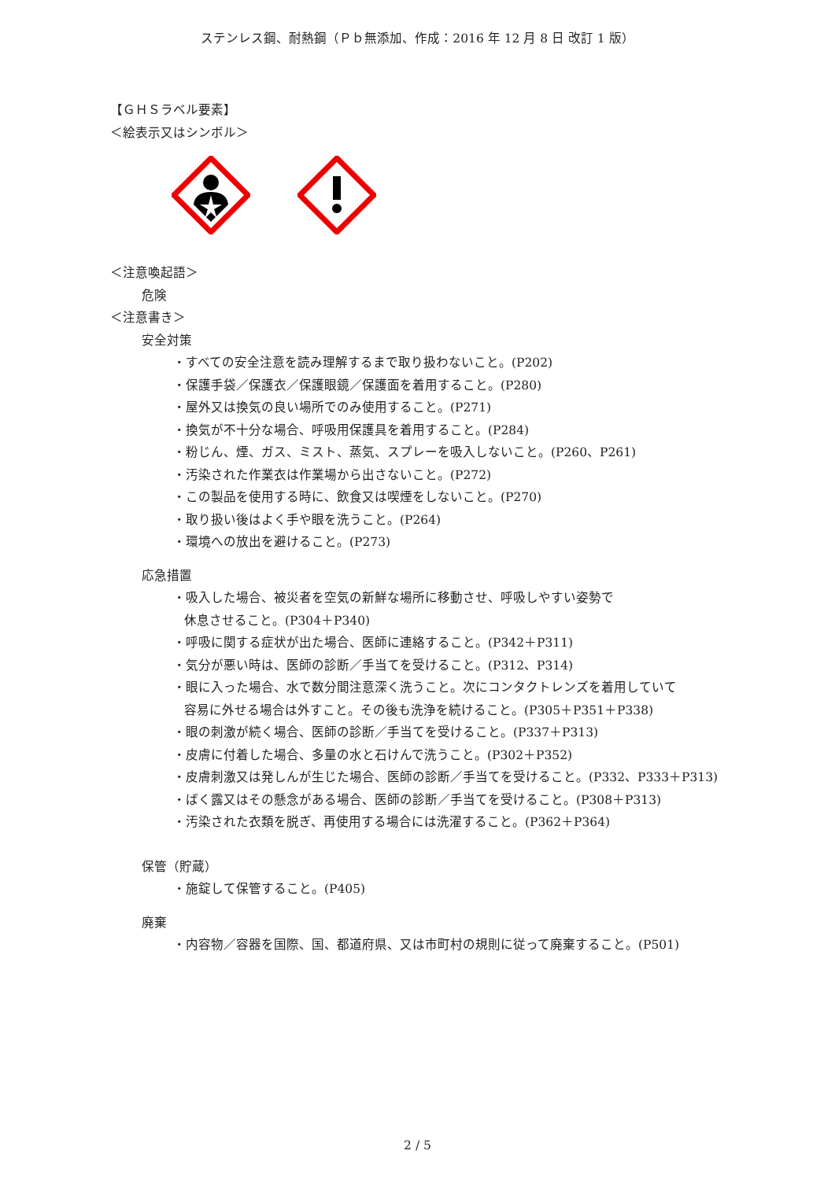ステンレス鋼、耐熱鋼（Ｐｂ無添加、作成：2016 年 12 月 8 日 改訂 1 版）
【ＧＨＳラベル要素】
＜絵表示又はシンボル＞
＜注意喚起語＞
危険
＜注意書き＞
安全対策
・すべての安全注意を読み理解するまで取り扱わないこと。(P202)
・保護手袋／保護衣／保護眼鏡／保護面を着用すること。(P280)
・屋外又は換気の良い場所でのみ使用すること。(P271)
・換気が不十分な場合、呼吸用保護具を着用すること。(P284)
・粉じん、煙、ガス、ミスト、蒸気、スプレーを吸入しないこと。(P260、P261)
・汚染された作業衣は作業場から出さないこと。(P272)
・この製品を使用する時に、飲食又は喫煙をしないこと。(P270)
・取り扱い後はよく手や眼を洗うこと。(P264)
・環境への放出を避けること。(P273)
応急措置
・吸入した場合、被災者を空気の新鮮な場所に移動させ、呼吸しやすい姿勢で
休息させること。(P304＋P340)
・呼吸に関する症状が出た場合、医師に連絡すること。(P342＋P311)
・気分が悪い時は、医師の診断／手当てを受けること。(P312、P314)
・眼に入った場合、水で数分間注意深く洗うこと。次にコンタクトレンズを着用していて
容易に外せる場合は外すこと。その後も洗浄を続けること。(P305＋P351＋P338)
・眼の刺激が続く場合、医師の診断／手当てを受けること。(P337＋P313)
・皮膚に付着した場合、多量の水と石けんで洗うこと。(P302＋P352)
・皮膚刺激又は発しんが生じた場合、医師の診断／手当てを受けること。(P332、P333＋P313)
・ばく露又はその懸念がある場合、医師の診断／手当てを受けること。(P308＋P313)
・汚染された衣類を脱ぎ、再使用する場合には洗濯すること。(P362＋P364)
保管（貯蔵）
・施錠して保管すること。(P405)
廃棄
・内容物／容器を国際、国、都道府県、又は市町村の規則に従って廃棄すること。(P501)
2 / 5